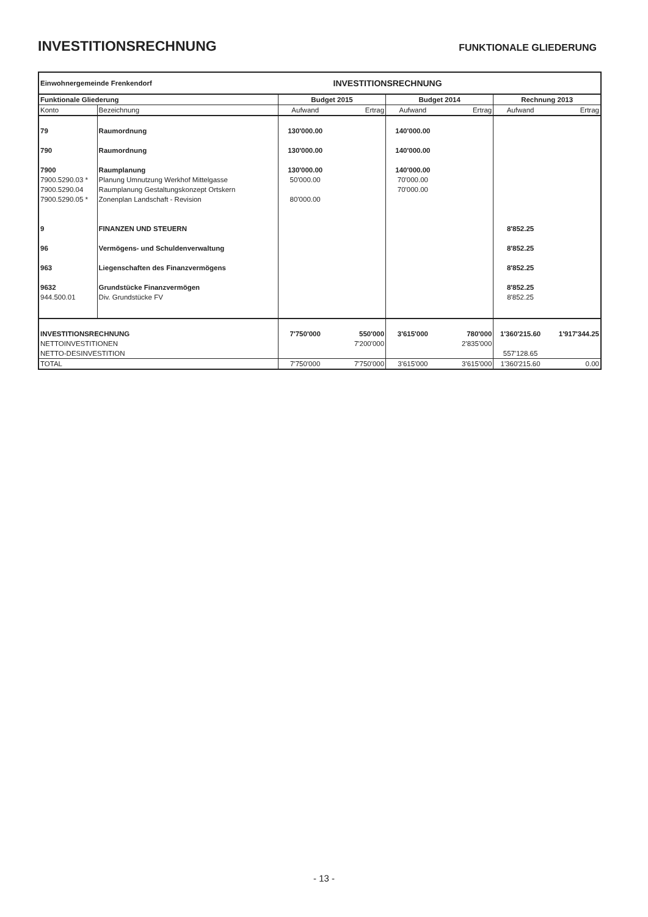INVESTITIONSRECHNUNG FUNKTIONALE GLIEDERUNG
| Einwohnergemeinde Frenkendorf | | | INVESTITIONSRECHNUNG | | | | |
| Funktionale Gliederung | | Budget 2015 | | Budget 2014 | | Rechnung 2013 | |
| Konto | Bezeichnung | Aufwand | Ertrag | Aufwand | Ertrag | Aufwand | Ertrag |
| 79 | Raumordnung | 130'000.00 | | 140'000.00 | | | |
| 790 | Raumordnung | 130'000.00 | | 140'000.00 | | | |
| 7900 | Raumplanung | 130'000.00 | | 140'000.00 | | | |
| 7900.5290.03 * | Planung Umnutzung Werkhof Mittelgasse | 50'000.00 | | 70'000.00 | | | |
| 7900.5290.04 | Raumplanung Gestaltungskonzept Ortskern | | | 70'000.00 | | | |
| 7900.5290.05 * | Zonenplan Landschaft - Revision | 80'000.00 | | | | | |
| 9 | FINANZEN UND STEUERN | | | | | 8'852.25 | |
| 96 | Vermögens- und Schuldenverwaltung | | | | | 8'852.25 | |
| 963 | Liegenschaften des Finanzvermögens | | | | | 8'852.25 | |
| 9632 | Grundstücke Finanzvermögen | | | | | 8'852.25 | |
| 944.500.01 | Div. Grundstücke FV | | | | | 8'852.25 | |
| INVESTITIONSRECHNUNG | | 7'750'000 | 550'000 | 3'615'000 | 780'000 | 1'360'215.60 | 1'917'344.25 |
| NETTOINVESTITIONEN | | | 7'200'000 | | 2'835'000 | | |
| NETTO-DESINVESTITION | | | | | | 557'128.65 | |
| TOTAL | | 7'750'000 | 7'750'000 | 3'615'000 | 3'615'000 | 1'360'215.60 | 0.00 |
- 13 -